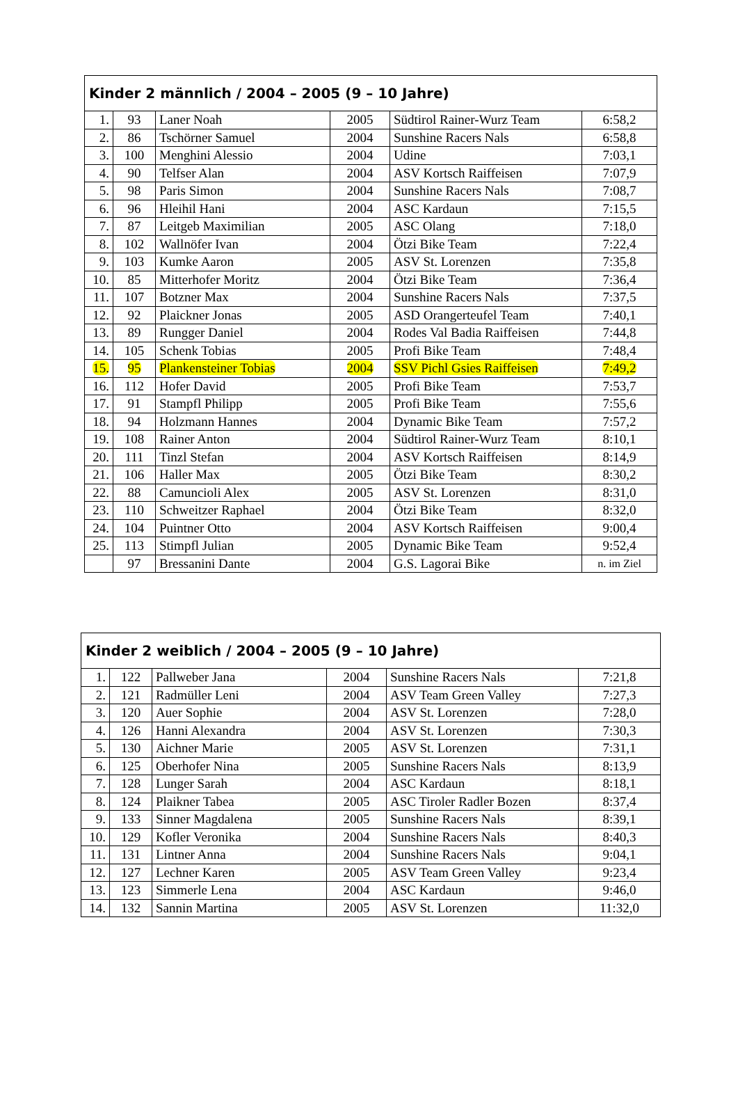| Kinder 2 männlich / 2004 – 2005 (9 – 10 Jahre) | | | | | |
| --- | --- | --- | --- | --- | --- |
| 1. | 93 | Laner Noah | 2005 | Südtirol Rainer-Wurz Team | 6:58,2 |
| 2. | 86 | Tschörner Samuel | 2004 | Sunshine Racers Nals | 6:58,8 |
| 3. | 100 | Menghini Alessio | 2004 | Udine | 7:03,1 |
| 4. | 90 | Telfser Alan | 2004 | ASV Kortsch Raiffeisen | 7:07,9 |
| 5. | 98 | Paris Simon | 2004 | Sunshine Racers Nals | 7:08,7 |
| 6. | 96 | Hleihil Hani | 2004 | ASC Kardaun | 7:15,5 |
| 7. | 87 | Leitgeb Maximilian | 2005 | ASC Olang | 7:18,0 |
| 8. | 102 | Wallnöfer Ivan | 2004 | Ötzi Bike Team | 7:22,4 |
| 9. | 103 | Kumke Aaron | 2005 | ASV St. Lorenzen | 7:35,8 |
| 10. | 85 | Mitterhofer Moritz | 2004 | Ötzi Bike Team | 7:36,4 |
| 11. | 107 | Botzner Max | 2004 | Sunshine Racers Nals | 7:37,5 |
| 12. | 92 | Plaickner Jonas | 2005 | ASD Orangerteufel Team | 7:40,1 |
| 13. | 89 | Rungger Daniel | 2004 | Rodes Val Badia Raiffeisen | 7:44,8 |
| 14. | 105 | Schenk Tobias | 2005 | Profi Bike Team | 7:48,4 |
| 15. | 95 | Plankensteiner Tobias | 2004 | SSV Pichl Gsies Raiffeisen | 7:49,2 |
| 16. | 112 | Hofer David | 2005 | Profi Bike Team | 7:53,7 |
| 17. | 91 | Stampfl Philipp | 2005 | Profi Bike Team | 7:55,6 |
| 18. | 94 | Holzmann Hannes | 2004 | Dynamic Bike Team | 7:57,2 |
| 19. | 108 | Rainer Anton | 2004 | Südtirol Rainer-Wurz Team | 8:10,1 |
| 20. | 111 | Tinzl Stefan | 2004 | ASV Kortsch Raiffeisen | 8:14,9 |
| 21. | 106 | Haller Max | 2005 | Ötzi Bike Team | 8:30,2 |
| 22. | 88 | Camuncioli Alex | 2005 | ASV St. Lorenzen | 8:31,0 |
| 23. | 110 | Schweitzer Raphael | 2004 | Ötzi Bike Team | 8:32,0 |
| 24. | 104 | Puintner Otto | 2004 | ASV Kortsch Raiffeisen | 9:00,4 |
| 25. | 113 | Stimpfl Julian | 2005 | Dynamic Bike Team | 9:52,4 |
| | 97 | Bressanini Dante | 2004 | G.S. Lagorai Bike | n. im Ziel |
| Kinder 2 weiblich / 2004 – 2005 (9 – 10 Jahre) | | | | | |
| --- | --- | --- | --- | --- | --- |
| 1. | 122 | Pallweber Jana | 2004 | Sunshine Racers Nals | 7:21,8 |
| 2. | 121 | Radmüller Leni | 2004 | ASV Team Green Valley | 7:27,3 |
| 3. | 120 | Auer Sophie | 2004 | ASV St. Lorenzen | 7:28,0 |
| 4. | 126 | Hanni Alexandra | 2004 | ASV St. Lorenzen | 7:30,3 |
| 5. | 130 | Aichner Marie | 2005 | ASV St. Lorenzen | 7:31,1 |
| 6. | 125 | Oberhofer Nina | 2005 | Sunshine Racers Nals | 8:13,9 |
| 7. | 128 | Lunger Sarah | 2004 | ASC Kardaun | 8:18,1 |
| 8. | 124 | Plaikner Tabea | 2005 | ASC Tiroler Radler Bozen | 8:37,4 |
| 9. | 133 | Sinner Magdalena | 2005 | Sunshine Racers Nals | 8:39,1 |
| 10. | 129 | Kofler Veronika | 2004 | Sunshine Racers Nals | 8:40,3 |
| 11. | 131 | Lintner Anna | 2004 | Sunshine Racers Nals | 9:04,1 |
| 12. | 127 | Lechner Karen | 2005 | ASV Team Green Valley | 9:23,4 |
| 13. | 123 | Simmerle Lena | 2004 | ASC Kardaun | 9:46,0 |
| 14. | 132 | Sannin Martina | 2005 | ASV St. Lorenzen | 11:32,0 |